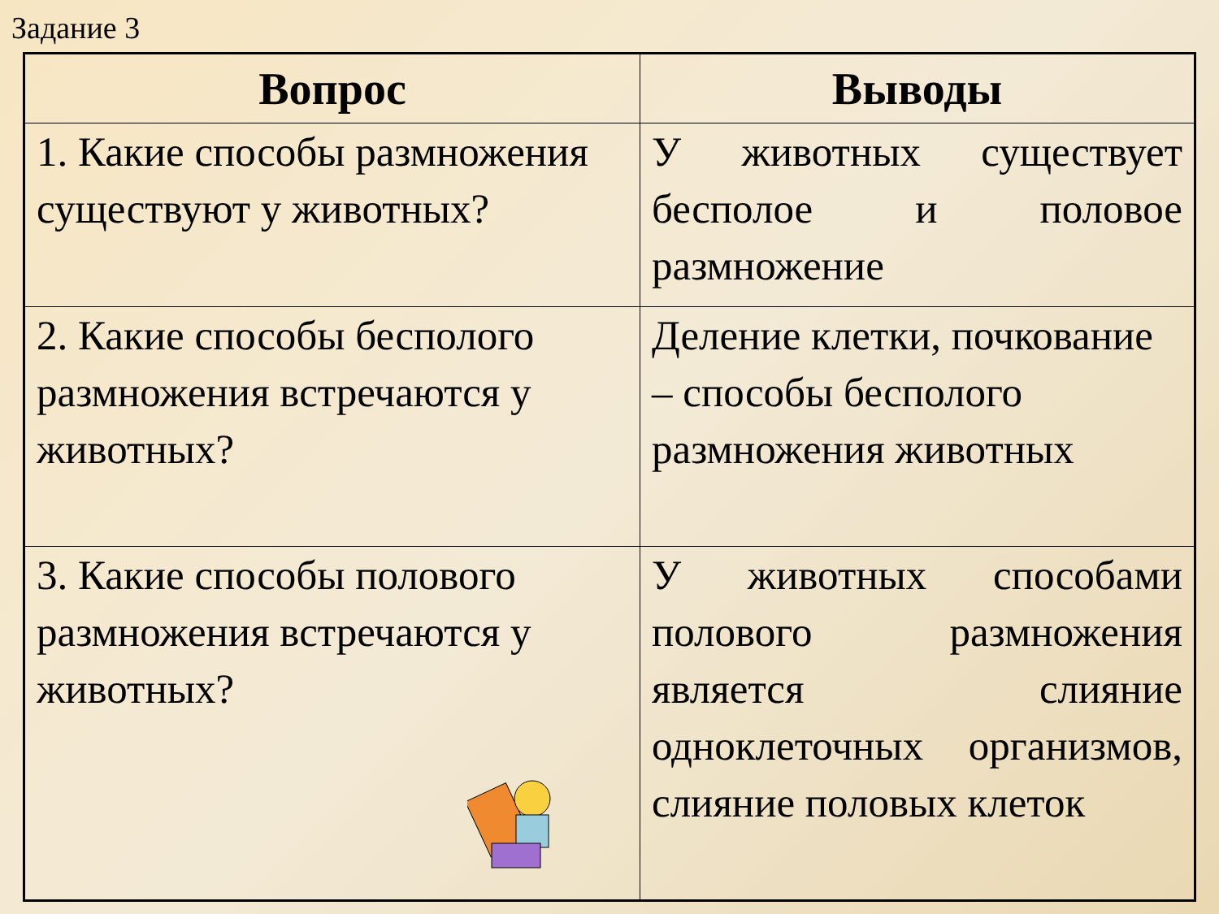Задание 3
| Вопрос | Выводы |
| --- | --- |
| 1. Какие способы размножения существуют у животных? | У животных существует бесполое и половое размножение |
| 2. Какие способы бесполого размножения встречаются у животных? | Деление клетки, почкование – способы бесполого размножения животных |
| 3. Какие способы полового размножения встречаются у животных? | У животных способами полового размножения является слияние одноклеточных организмов, слияние половых клеток |